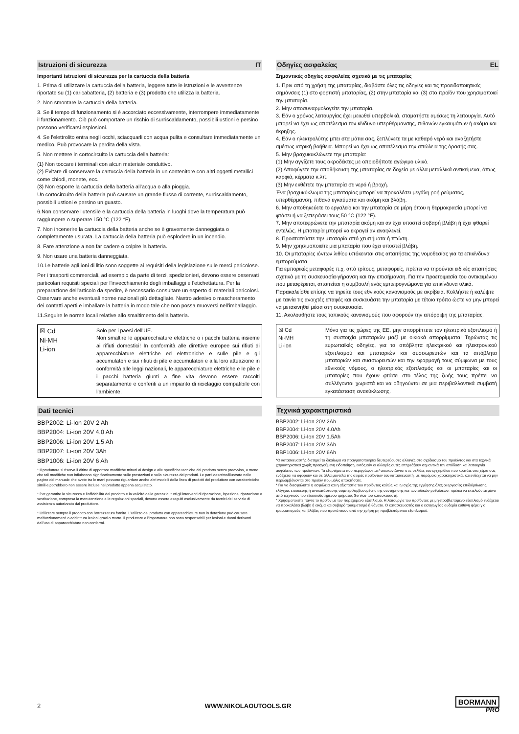Istruzioni di sicurezza IT
Importanti istruzioni di sicurezza per la cartuccia della batteria
1. Prima di utilizzare la cartuccia della batteria, leggere tutte le istruzioni e le avvertenze riportate su (1) caricabatteria, (2) batteria e (3) prodotto che utilizza la batteria.
2. Non smontare la cartuccia della batteria.
3. Se il tempo di funzionamento si è accorciato eccessivamente, interrompere immediatamente il funzionamento. Ciò può comportare un rischio di surriscaldamento, possibili ustioni e persino possono verificarsi esplosioni.
4. Se l'elettrolito entra negli occhi, sciacquarli con acqua pulita e consultare immediatamente un medico. Può provocare la perdita della vista.
5. Non mettere in cortocircuito la cartuccia della batteria:
(1) Non toccare i terminali con alcun materiale conduttivo.
(2) Evitare di conservare la cartuccia della batteria in un contenitore con altri oggetti metallici come chiodi, monete, ecc.
(3) Non esporre la cartuccia della batteria all'acqua o alla pioggia.
Un cortocircuito della batteria può causare un grande flusso di corrente, surriscaldamento, possibili ustioni e persino un guasto.
6.Non conservare l'utensile e la cartuccia della batteria in luoghi dove la temperatura può raggiungere o superare i 50 °C (122 °F).
7. Non incenerire la cartuccia della batteria anche se è gravemente danneggiata o completamente usurata. La cartuccia della batteria può esplodere in un incendio.
8. Fare attenzione a non far cadere o colpire la batteria.
9. Non usare una batteria danneggiata.
10.Le batterie agli ioni di litio sono soggette ai requisiti della legislazione sulle merci pericolose.
Per i trasporti commerciali, ad esempio da parte di terzi, spedizionieri, devono essere osservati particolari requisiti speciali per l'invecchiamento degli imballaggi e l'etichettatura. Per la preparazione dell'articolo da spedire, è necessario consultare un esperto di materiali pericolosi. Osservare anche eventuali norme nazionali più dettagliate. Nastro adesivo o mascheramento dei contatti aperti e imballare la batteria in modo tale che non possa muoversi nell'imballaggio.
11.Seguire le norme locali relative allo smaltimento della batteria.
☒ Cd
Ni-MH
Li-ion
Solo per i paesi dell'UE.
Non smaltire le apparecchiature elettriche o i pacchi batteria insieme ai rifiuti domestici! In conformità alle direttive europee sui rifiuti di apparecchiature elettriche ed elettroniche e sulle pile e gli accumulatori e sui rifiuti di pile e accumulatori e alla loro attuazione in conformità alle leggi nazionali, le apparecchiature elettriche e le pile e i pacchi batteria giunti a fine vita devono essere raccolti separatamente e conferiti a un impianto di riciclaggio compatibile con l'ambiente.
Dati tecnici
BBP2002: Li-Ion 20V 2 Ah
BBP2004: Li-ion 20V 4.0 Ah
BBP2006: Li-ion 20V 1.5 Ah
BBP2007: Li-ion 20V 3Ah
BBP1006: Li-ion 20V 6 Ah
* Il produttore si riserva il diritto di apportare modifiche minori al design e alle specifiche tecniche del prodotto senza preavviso, a meno che tali modifiche non influiscano significativamente sulle prestazioni e sulla sicurezza dei prodotti. Le parti descritte/illustrate nelle pagine del manuale che avete tra le mani possono riguardare anche altri modelli della linea di prodotti del produttore con caratteristiche simili e potrebbero non essere incluse nel prodotto appena acquistato.
* Per garantire la sicurezza e l'affidabilità del prodotto e la validità della garanzia, tutti gli interventi di riparazione, ispezione, riparazione o sostituzione, compresa la manutenzione e le regolazioni speciali, devono essere eseguiti esclusivamente da tecnici del servizio di assistenza autorizzato dal produttore.
* Utilizzare sempre il prodotto con l'attrezzatura fornita. L'utilizzo del prodotto con apparecchiature non in dotazione può causare malfunzionamenti o addirittura lesioni gravi o morte. Il produttore e l'importatore non sono responsabili per lesioni e danni derivanti dall'uso di apparecchiature non conformi.
Οδηγίες ασφαλείας EL
Σημαντικές οδηγίες ασφαλείας σχετικά με τις μπαταρίες
1. Πριν από τη χρήση της μπαταρίας, διαβάστε όλες τις οδηγίες και τις προειδοποιητικές σημάνσεις (1) στο φορτιστή μπαταρίας, (2) στην μπαταρία και (3) στο προϊόν που χρησιμοποιεί την μπαταρία.
2. Μην αποσυναρμολογείτε την μπαταρία.
3. Εάν ο χρόνος λειτουργίας έχει μειωθεί υπερβολικά, σταματήστε αμέσως τη λειτουργία. Αυτό μπορεί να έχει ως αποτέλεσμα τον κίνδυνο υπερθέρμανσης, πιθανών εγκαυμάτων ή ακόμα και έκρηξης.
4. Εάν ο ηλεκτρολύτης μπει στα μάτια σας, ξεπλύνετε τα με καθαρό νερό και αναζητήστε αμέσως ιατρική βοήθεια. Μπορεί να έχει ως αποτέλεσμα την απώλεια της όρασής σας.
5. Μην βραχυκυκλώνετε την μπαταρία:
(1) Μην αγγίζετε τους ακροδέκτες με οποιοδήποτε αγώγιμο υλικό.
(2) Αποφύγετε την αποθήκευση της μπαταρίας σε δοχεία με άλλα μεταλλικά αντικείμενα, όπως καρφιά, κέρματα κ.λπ.
(3) Μην εκθέτετε την μπαταρία σε νερό ή βροχή.
Ένα βραχυκύκλωμα της μπαταρίας μπορεί να προκαλέσει μεγάλη ροή ρεύματος, υπερθέρμανση, πιθανά εγκαύματα και ακόμη και βλάβη.
6. Μην αποθηκεύετε το εργαλείο και την μπαταρία σε μέρη όπου η θερμοκρασία μπορεί να φτάσει ή να ξεπεράσει τους 50 °C (122 °F).
7. Μην αποτεφρώνετε την μπαταρία ακόμη και αν έχει υποστεί σοβαρή βλάβη ή έχει φθαρεί εντελώς. Η μπαταρία μπορεί να εκραγεί αν αναφλεγεί.
8. Προστατεύστε την μπαταρία από χτυπήματα ή πτώση.
9. Μην χρησιμοποιείτε μια μπαταρία που έχει υποστεί βλάβη.
10. Οι μπαταρίες ιόντων λιθίου υπόκεινται στις απαιτήσεις της νομοθεσίας για τα επικίνδυνα εμπορεύματα.
Για εμπορικές μεταφορές π.χ. από τρίτους, μεταφορείς, πρέπει να τηρούνται ειδικές απαιτήσεις σχετικά με τη συσκευασία-γήρανση και την επισήμανση. Για την προετοιμασία του αντικειμένου που μεταφέρεται, απαιτείται η συμβουλή ενός εμπειρογνώμονα για επικίνδυνα υλικά. Παρακαλείσθε επίσης να τηρείτε τους εθνικούς κανονισμούς με ακρίβεια. Κολλήστε ή καλύψτε με ταινία τις ανοιχτές επαφές και συσκευάστε την μπαταρία με τέτοιο τρόπο ώστε να μην μπορεί να μετακινηθεί μέσα στη συσκευασία.
11. Ακολουθήστε τους τοπικούς κανονισμούς που αφορούν την απόρριψη της μπαταρίας.
☒ Cd
Ni-MH
Li-ion
Μόνο για τις χώρες της ΕΕ, μην απορρίπτετε τον ηλεκτρικό εξοπλισμό ή τη συστοιχία μπαταριών μαζί με οικιακά απορρίμματα! Τηρώντας τις ευρωπαϊκές οδηγίες, για τα απόβλητα ηλεκτρικού και ηλεκτρονικού εξοπλισμού και μπαταριών και συσσωρευτών και τα απόβλητα μπαταριών και συσσωρευτών και την εφαρμογή τους σύμφωνα με τους εθνικούς νόμους, ο ηλεκτρικός εξοπλισμός και οι μπαταρίες και οι μπαταρίες που έχουν φτάσει στο τέλος της ζωής τους πρέπει να συλλέγονται χωριστά και να οδηγούνται σε μια περιβαλλοντικά συμβατή εγκατάσταση ανακύκλωσης.
Τεχνικά χαρακτηριστικά
BBP2002: Li-Ion 20V 2Ah
BBP2004: Li-Ion 20V 4.0Ah
BBP2006: Li-Ion 20V 1.5Ah
BBP2007: Li-Ion 20V 3Ah
BBP1006: Li-Ion 20V 6Ah
*Ο κατασκευαστής διατηρεί το δικαίωμα να πραγματοποιήσει δευτερεύουσες αλλαγές στο σχεδιασμό του προϊόντος και στα τεχνικά χαρακτηριστικά χωρίς προηγούμενη ειδοποίηση, εκτός εάν οι αλλαγές αυτές επηρεάζουν σημαντικά την απόδοση και λειτουργία ασφάλειας των προϊόντων. Τα εξαρτήματα που περιγράφονται / απεικονίζονται στις σελίδες του εγχειριδίου που κρατάτε στα χέρια σας ενδέχεται να αφορούν και σε άλλα μοντέλα της σειράς προϊόντων του κατασκευαστή, με παρόμοια χαρακτηριστικά, και ενδέχεται να μην περιλαμβάνονται στο προϊόν που μόλις αποκτήσατε.
* Για να διασφαλιστεί η ασφάλεια και η αξιοπιστία του προϊόντος καθώς και η ισχύς της εγγύησης όλες οι εργασίες επιδιόρθωσης, ελέγχου, επισκευής ή αντικατάστασης συμπεριλαμβανομένης της συντήρησης και των ειδικών ρυθμίσεων, πρέπει να εκτελούνται μόνο από τεχνικούς του εξουσιοδοτημένου τμήματος Service του κατασκευαστή.
* Χρησιμοποιείτε πάντα το προϊόν με τον παρεχόμενο εξοπλισμό. Η λειτουργία του προϊόντος με μη-προβλεπόμενο εξοπλισμό ενδέχεται να προκαλέσει βλάβη ή ακόμα και σοβαρό τραυματισμό ή θάνατο. Ο κατασκευαστής και ο εισαγωγέας ουδεμία ευθύνη φέρει για τραυματισμούς και βλάβες που προκύπτουν από την χρήση μη προβλεπόμενου εξοπλισμού.
2 WWW.NIKOLAOUTOOLS.GR BORMANN
PRO